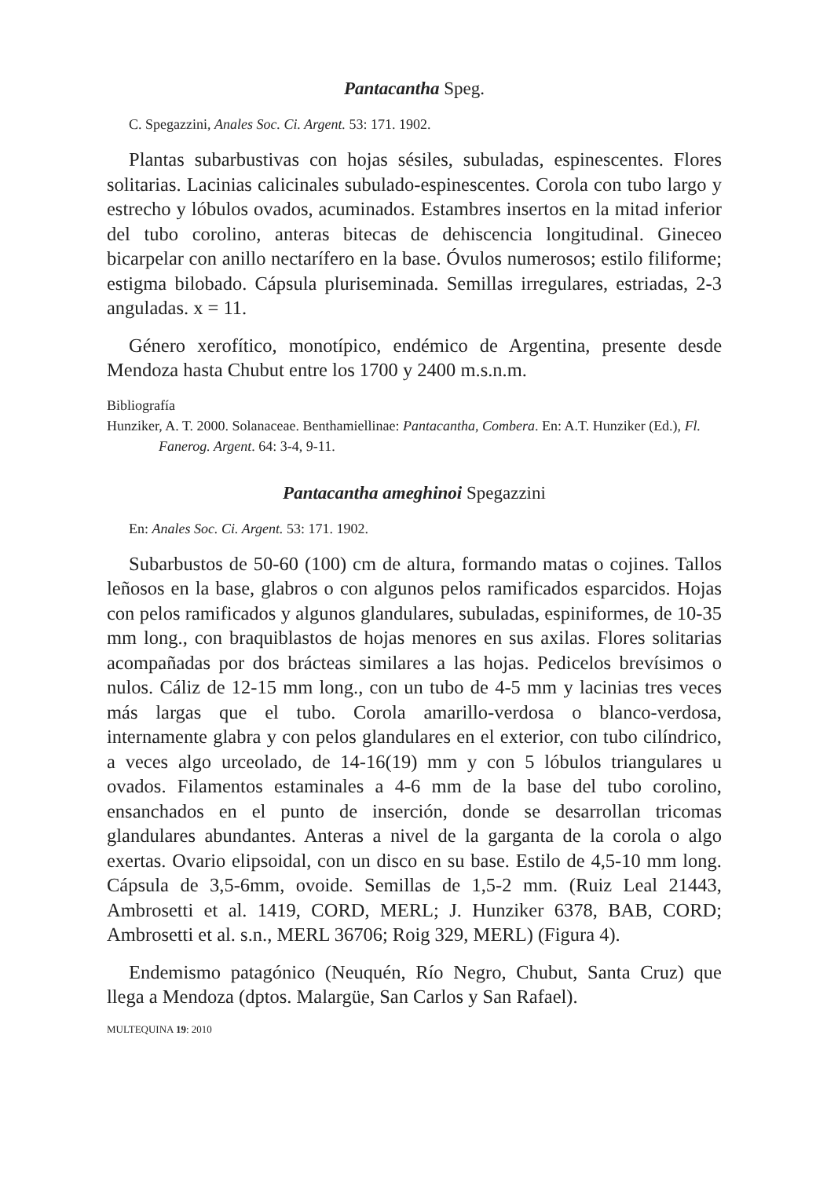Pantacantha Speg.
C. Spegazzini, Anales Soc. Ci. Argent. 53: 171. 1902.
Plantas subarbustivas con hojas sésiles, subuladas, espinescentes. Flores solitarias. Lacinias calicinales subulado-espinescentes. Corola con tubo largo y estrecho y lóbulos ovados, acuminados. Estambres insertos en la mitad inferior del tubo corolino, anteras bitecas de dehiscencia longitudinal. Gineceo bicarpelar con anillo nectarífero en la base. Óvulos numerosos; estilo filiforme; estigma bilobado. Cápsula pluriseminada. Semillas irregulares, estriadas, 2-3 anguladas. x = 11.
Género xerofítico, monotípico, endémico de Argentina, presente desde Mendoza hasta Chubut entre los 1700 y 2400 m.s.n.m.
Bibliografía
Hunziker, A. T. 2000. Solanaceae. Benthamiellinae: Pantacantha, Combera. En: A.T. Hunziker (Ed.), Fl. Fanerog. Argent. 64: 3-4, 9-11.
Pantacantha ameghinoi Spegazzini
En: Anales Soc. Ci. Argent. 53: 171. 1902.
Subarbustos de 50-60 (100) cm de altura, formando matas o cojines. Tallos leñosos en la base, glabros o con algunos pelos ramificados esparcidos. Hojas con pelos ramificados y algunos glandulares, subuladas, espiniformes, de 10-35 mm long., con braquiblastos de hojas menores en sus axilas. Flores solitarias acompañadas por dos brácteas similares a las hojas. Pedicelos brevísimos o nulos. Cáliz de 12-15 mm long., con un tubo de 4-5 mm y lacinias tres veces más largas que el tubo. Corola amarillo-verdosa o blanco-verdosa, internamente glabra y con pelos glandulares en el exterior, con tubo cilíndrico, a veces algo urceolado, de 14-16(19) mm y con 5 lóbulos triangulares u ovados. Filamentos estaminales a 4-6 mm de la base del tubo corolino, ensanchados en el punto de inserción, donde se desarrollan tricomas glandulares abundantes. Anteras a nivel de la garganta de la corola o algo exertas. Ovario elipsoidal, con un disco en su base. Estilo de 4,5-10 mm long. Cápsula de 3,5-6mm, ovoide. Semillas de 1,5-2 mm. (Ruiz Leal 21443, Ambrosetti et al. 1419, CORD, MERL; J. Hunziker 6378, BAB, CORD; Ambrosetti et al. s.n., MERL 36706; Roig 329, MERL) (Figura 4).
Endemismo patagónico (Neuquén, Río Negro, Chubut, Santa Cruz) que llega a Mendoza (dptos. Malargüe, San Carlos y San Rafael).
MULTEQUINA 19: 2010